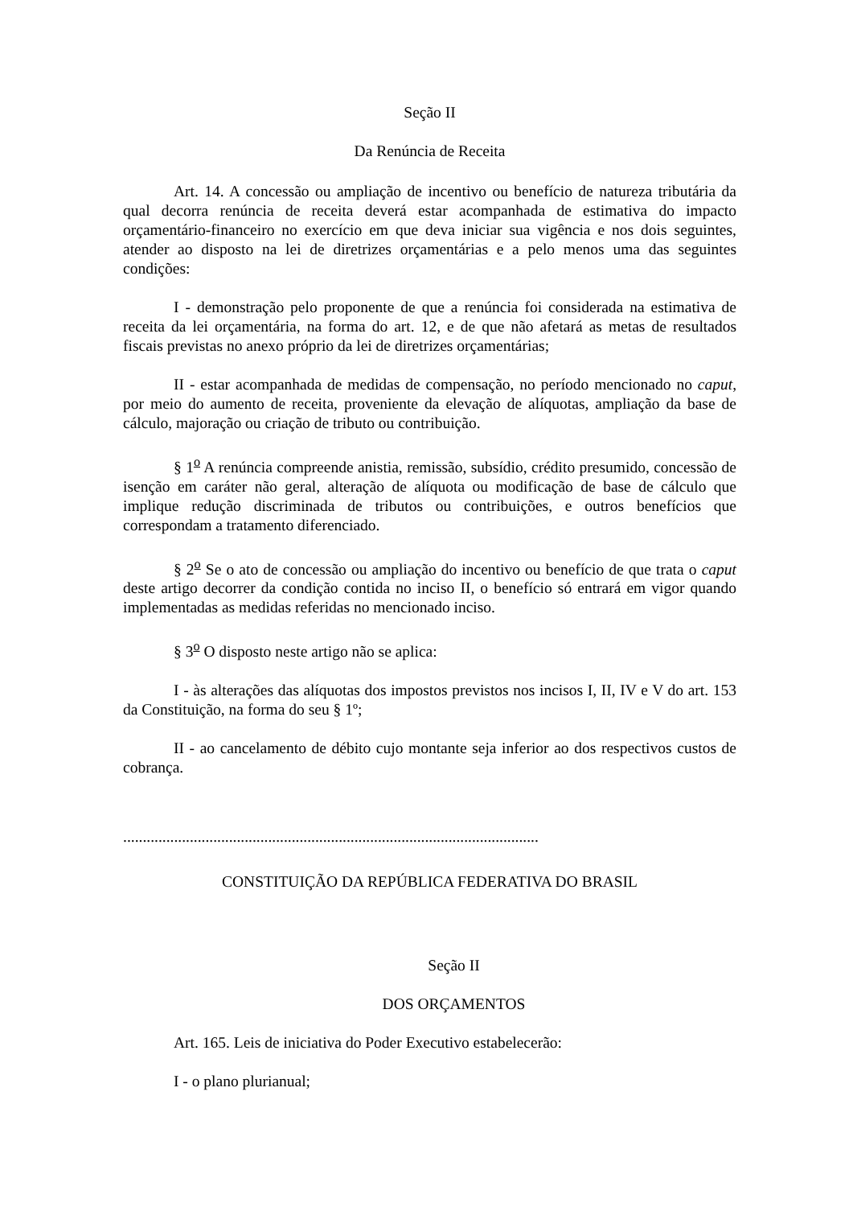Seção II
Da Renúncia de Receita
Art. 14. A concessão ou ampliação de incentivo ou benefício de natureza tributária da qual decorra renúncia de receita deverá estar acompanhada de estimativa do impacto orçamentário-financeiro no exercício em que deva iniciar sua vigência e nos dois seguintes, atender ao disposto na lei de diretrizes orçamentárias e a pelo menos uma das seguintes condições:
I - demonstração pelo proponente de que a renúncia foi considerada na estimativa de receita da lei orçamentária, na forma do art. 12, e de que não afetará as metas de resultados fiscais previstas no anexo próprio da lei de diretrizes orçamentárias;
II - estar acompanhada de medidas de compensação, no período mencionado no caput, por meio do aumento de receita, proveniente da elevação de alíquotas, ampliação da base de cálculo, majoração ou criação de tributo ou contribuição.
§ 1<sup>o</sup> A renúncia compreende anistia, remissão, subsídio, crédito presumido, concessão de isenção em caráter não geral, alteração de alíquota ou modificação de base de cálculo que implique redução discriminada de tributos ou contribuições, e outros benefícios que correspondam a tratamento diferenciado.
§ 2<sup>o</sup> Se o ato de concessão ou ampliação do incentivo ou benefício de que trata o caput deste artigo decorrer da condição contida no inciso II, o benefício só entrará em vigor quando implementadas as medidas referidas no mencionado inciso.
§ 3<sup>o</sup> O disposto neste artigo não se aplica:
I - às alterações das alíquotas dos impostos previstos nos incisos I, II, IV e V do art. 153 da Constituição, na forma do seu § 1º;
II - ao cancelamento de débito cujo montante seja inferior ao dos respectivos custos de cobrança.
..........................................................................................................
CONSTITUIÇÃO DA REPÚBLICA FEDERATIVA DO BRASIL
Seção II
DOS ORÇAMENTOS
Art. 165. Leis de iniciativa do Poder Executivo estabelecerão:
I - o plano plurianual;